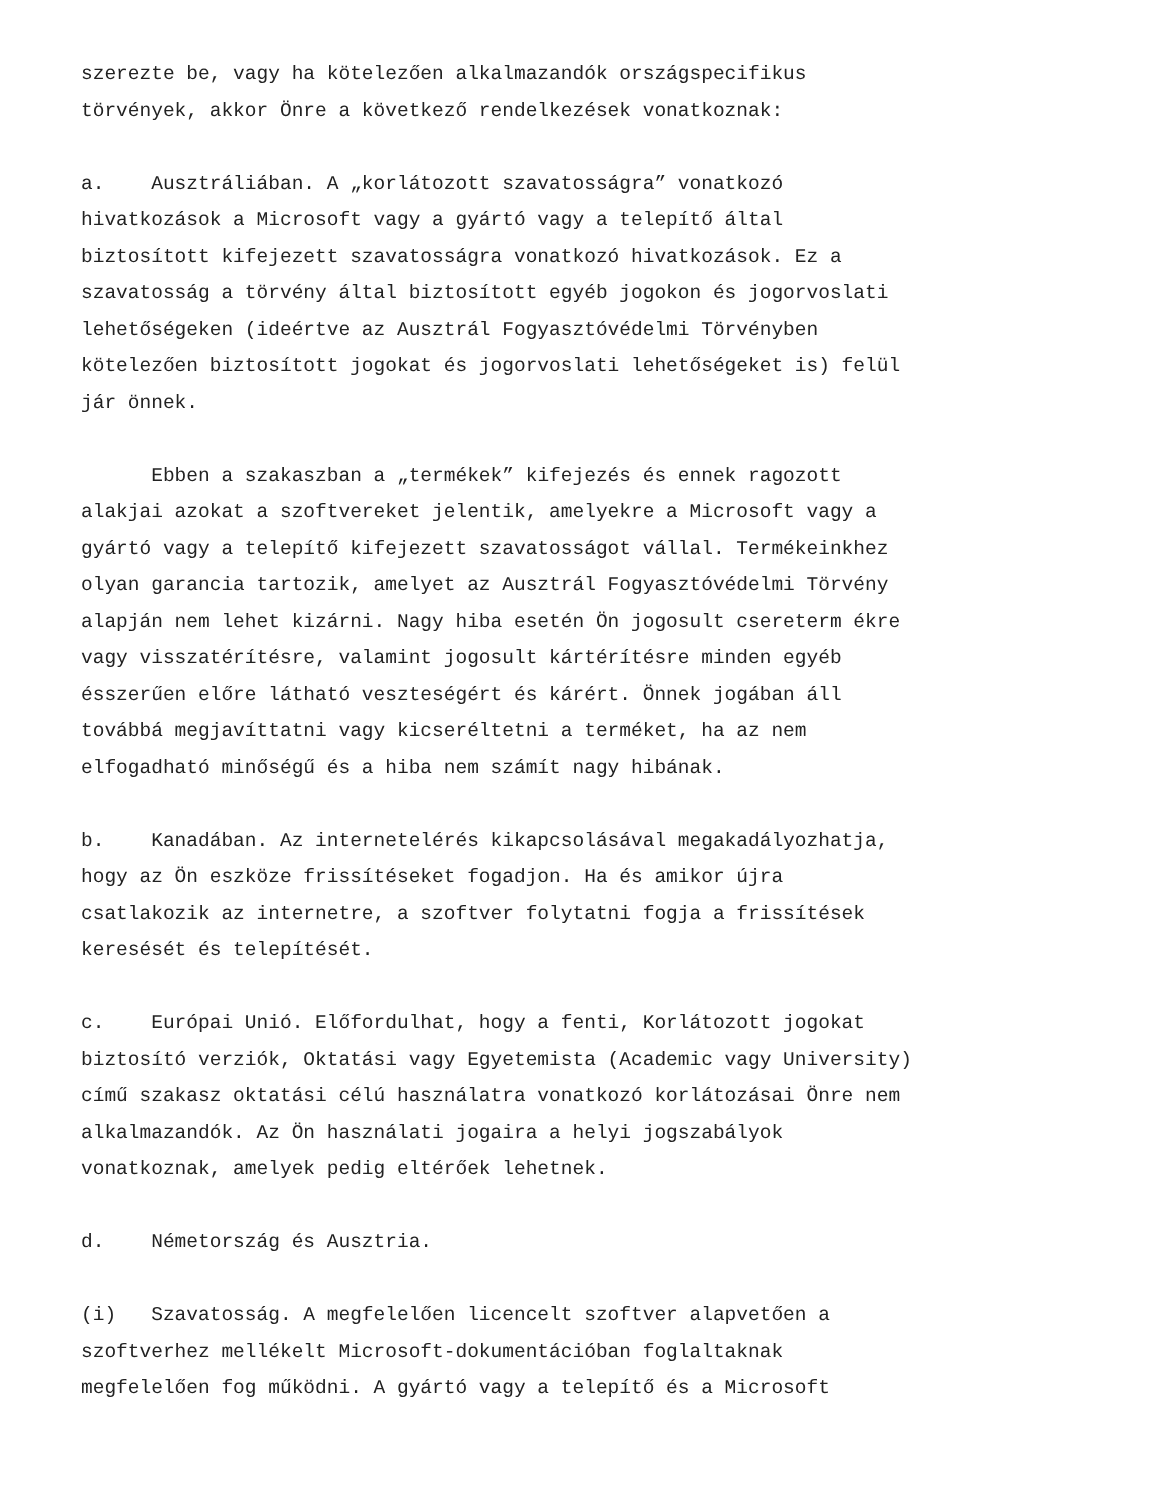szerezte be, vagy ha kötelezően alkalmazandók országspecifikus törvények, akkor Önre a következő rendelkezések vonatkoznak:
a. Ausztráliában. A „korlátozott szavatosságra” vonatkozó hivatkozások a Microsoft vagy a gyártó vagy a telepítő által biztosított kifejezett szavatosságra vonatkozó hivatkozások. Ez a szavatosság a törvény által biztosított egyéb jogokon és jogorvoslati lehetőségeken (ideértve az Ausztrál Fogyasztóvédelmi Törvényben kötelezően biztosított jogokat és jogorvoslati lehetőségeket is) felül jár önnek.
Ebben a szakaszban a „termékek” kifejezés és ennek ragozott alakjai azokat a szoftvereket jelentik, amelyekre a Microsoft vagy a gyártó vagy a telepítő kifejezett szavatosságot vállal. Termékeinkhez olyan garancia tartozik, amelyet az Ausztrál Fogyasztóvédelmi Törvény alapján nem lehet kizárni. Nagy hiba esetén Ön jogosult csereterm ékre vagy visszatérítésre, valamint jogosult kártérítésre minden egyéb ésszerűen előre látható veszteségért és kárért. Önnek jogában áll továbbá megjavíttatni vagy kicseréltetni a terméket, ha az nem elfogadható minőségű és a hiba nem számít nagy hibának.
b. Kanadában. Az internetelérés kikapcsolásával megakadályozhatja, hogy az Ön eszköze frissítéseket fogadjon. Ha és amikor újra csatlakozik az internetre, a szoftver folytatni fogja a frissítések keresését és telepítését.
c. Európai Unió. Előfordulhat, hogy a fenti, Korlátozott jogokat biztosító verziók, Oktatási vagy Egyetemista (Academic vagy University) című szakasz oktatási célú használatra vonatkozó korlátozásai Önre nem alkalmazandók. Az Ön használati jogaira a helyi jogszabályok vonatkoznak, amelyek pedig eltérőek lehetnek.
d. Németország és Ausztria.
(i) Szavatosság. A megfelelően licencelt szoftver alapvetően a szoftverhez mellékelt Microsoft-dokumentációban foglaltaknak megfelelően fog működni. A gyártó vagy a telepítő és a Microsoft